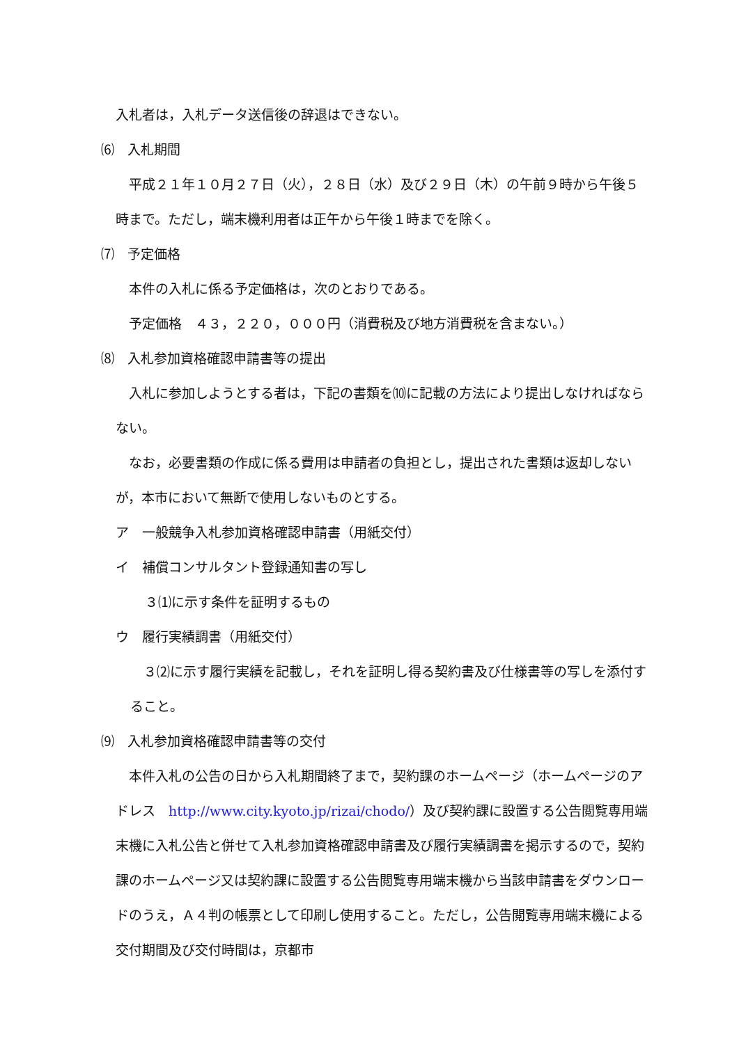入札者は，入札データ送信後の辞退はできない。
⑹　入札期間
　平成２１年１０月２７日（火），２８日（水）及び２９日（木）の午前９時から午後５時まで。ただし，端末機利用者は正午から午後１時までを除く。
⑺　予定価格
　本件の入札に係る予定価格は，次のとおりである。
　予定価格　４３，２２０，０００円（消費税及び地方消費税を含まない。）
⑻　入札参加資格確認申請書等の提出
　入札に参加しようとする者は，下記の書類を⑽に記載の方法により提出しなければならない。
　なお，必要書類の作成に係る費用は申請者の負担とし，提出された書類は返却しないが，本市において無断で使用しないものとする。
ア　一般競争入札参加資格確認申請書（用紙交付）
イ　補償コンサルタント登録通知書の写し
３⑴に示す条件を証明するもの
ウ　履行実績調書（用紙交付）
　３⑵に示す履行実績を記載し，それを証明し得る契約書及び仕様書等の写しを添付すること。
⑼　入札参加資格確認申請書等の交付
　本件入札の公告の日から入札期間終了まで，契約課のホームページ（ホームページのアドレス　http://www.city.kyoto.jp/rizai/chodo/）及び契約課に設置する公告閲覧専用端末機に入札公告と併せて入札参加資格確認申請書及び履行実績調書を掲示するので，契約課のホームページ又は契約課に設置する公告閲覧専用端末機から当該申請書をダウンロードのうえ，Ａ４判の帳票として印刷し使用すること。ただし，公告閲覧専用端末機による交付期間及び交付時間は，京都市